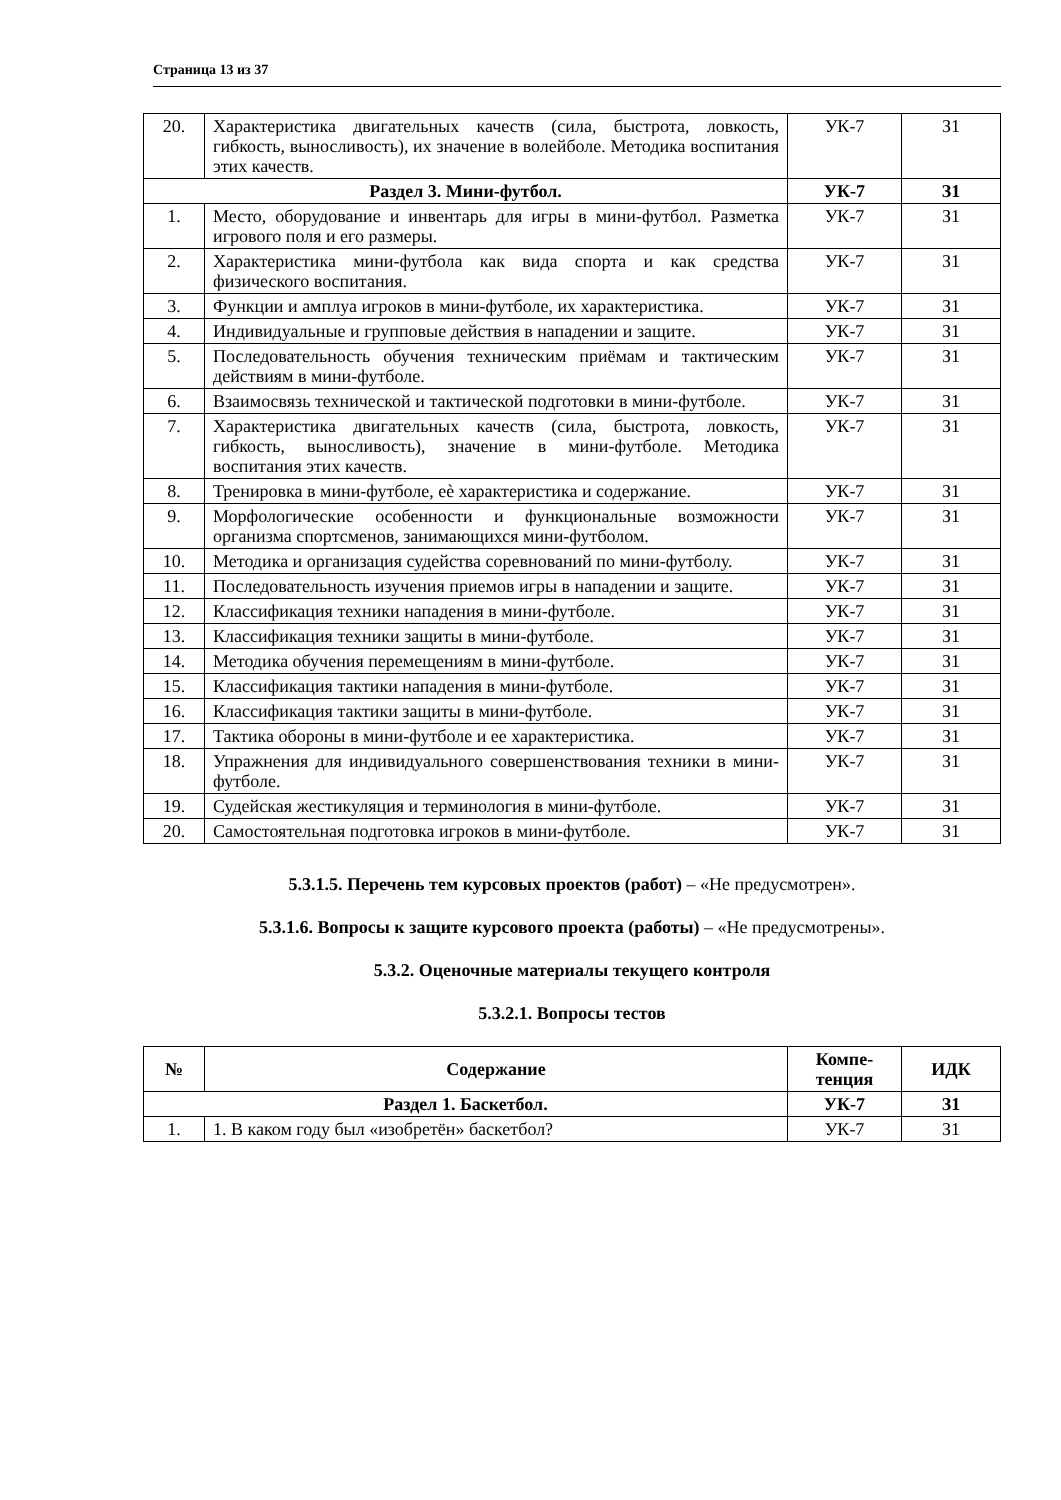Страница 13 из 37
| 20. | Характеристика двигательных качеств (сила, быстрота, ловкость, гибкость, выносливость), их значение в волейболе. Методика воспитания этих качеств. | УК-7 | З1 |
| Раздел 3. Мини-футбол. | | УК-7 | З1 |
| 1. | Место, оборудование и инвентарь для игры в мини-футбол. Разметка игрового поля и его размеры. | УК-7 | З1 |
| 2. | Характеристика мини-футбола как вида спорта и как средства физического воспитания. | УК-7 | З1 |
| 3. | Функции и амплуа игроков в мини-футболе, их характеристика. | УК-7 | З1 |
| 4. | Индивидуальные и групповые действия в нападении и защите. | УК-7 | З1 |
| 5. | Последовательность обучения техническим приёмам и тактическим действиям в мини-футболе. | УК-7 | З1 |
| 6. | Взаимосвязь технической и тактической подготовки в мини-футболе. | УК-7 | З1 |
| 7. | Характеристика двигательных качеств (сила, быстрота, ловкость, гибкость, выносливость), значение в мини-футболе. Методика воспитания этих качеств. | УК-7 | З1 |
| 8. | Тренировка в мини-футболе, еѐ характеристика и содержание. | УК-7 | З1 |
| 9. | Морфологические особенности и функциональные возможности организма спортсменов, занимающихся мини-футболом. | УК-7 | З1 |
| 10. | Методика и организация судейства соревнований по мини-футболу. | УК-7 | З1 |
| 11. | Последовательность изучения приемов игры в нападении и защите. | УК-7 | З1 |
| 12. | Классификация техники нападения в мини-футболе. | УК-7 | З1 |
| 13. | Классификация техники защиты в мини-футболе. | УК-7 | З1 |
| 14. | Методика обучения перемещениям в мини-футболе. | УК-7 | З1 |
| 15. | Классификация тактики нападения в мини-футболе. | УК-7 | З1 |
| 16. | Классификация тактики защиты в мини-футболе. | УК-7 | З1 |
| 17. | Тактика обороны в мини-футболе и ее характеристика. | УК-7 | З1 |
| 18. | Упражнения для индивидуального совершенствования техники в мини-футболе. | УК-7 | З1 |
| 19. | Судейская жестикуляция и терминология в мини-футболе. | УК-7 | З1 |
| 20. | Самостоятельная подготовка игроков в мини-футболе. | УК-7 | З1 |
5.3.1.5. Перечень тем курсовых проектов (работ) – «Не предусмотрен».
5.3.1.6. Вопросы к защите курсового проекта (работы) – «Не предусмотрены».
5.3.2. Оценочные материалы текущего контроля
5.3.2.1. Вопросы тестов
| № | Содержание | Компе- тенция | ИДК |
| --- | --- | --- | --- |
| Раздел 1. Баскетбол. | | УК-7 | З1 |
| 1. | 1. В каком году был «изобретён» баскетбол? | УК-7 | З1 |